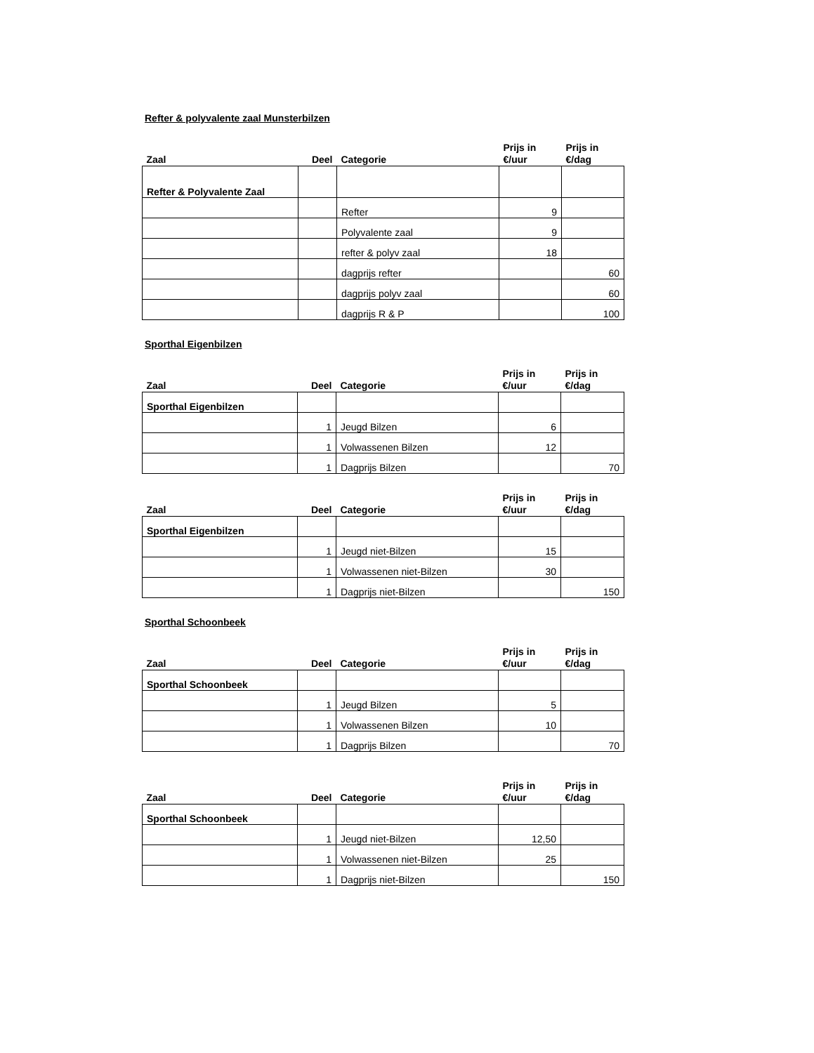Refter & polyvalente zaal Munsterbilzen
| Zaal | Deel | Categorie | Prijs in €/uur | Prijs in €/dag |
| --- | --- | --- | --- | --- |
| Refter & Polyvalente Zaal | | | | |
| | | Refter | 9 | |
| | | Polyvalente zaal | 9 | |
| | | refter & polyv zaal | 18 | |
| | | dagprijs refter | | 60 |
| | | dagprijs polyv zaal | | 60 |
| | | dagprijs R & P | | 100 |
Sporthal Eigenbilzen
| Zaal | Deel | Categorie | Prijs in €/uur | Prijs in €/dag |
| --- | --- | --- | --- | --- |
| Sporthal Eigenbilzen | | | | |
| | 1 | Jeugd Bilzen | 6 | |
| | 1 | Volwassenen Bilzen | 12 | |
| | 1 | Dagprijs Bilzen | | 70 |
| Zaal | Deel | Categorie | Prijs in €/uur | Prijs in €/dag |
| --- | --- | --- | --- | --- |
| Sporthal Eigenbilzen | | | | |
| | 1 | Jeugd niet-Bilzen | 15 | |
| | 1 | Volwassenen niet-Bilzen | 30 | |
| | 1 | Dagprijs niet-Bilzen | | 150 |
Sporthal Schoonbeek
| Zaal | Deel | Categorie | Prijs in €/uur | Prijs in €/dag |
| --- | --- | --- | --- | --- |
| Sporthal Schoonbeek | | | | |
| | 1 | Jeugd Bilzen | 5 | |
| | 1 | Volwassenen Bilzen | 10 | |
| | 1 | Dagprijs Bilzen | | 70 |
| Zaal | Deel | Categorie | Prijs in €/uur | Prijs in €/dag |
| --- | --- | --- | --- | --- |
| Sporthal Schoonbeek | | | | |
| | 1 | Jeugd niet-Bilzen | 12,50 | |
| | 1 | Volwassenen niet-Bilzen | 25 | |
| | 1 | Dagprijs niet-Bilzen | | 150 |